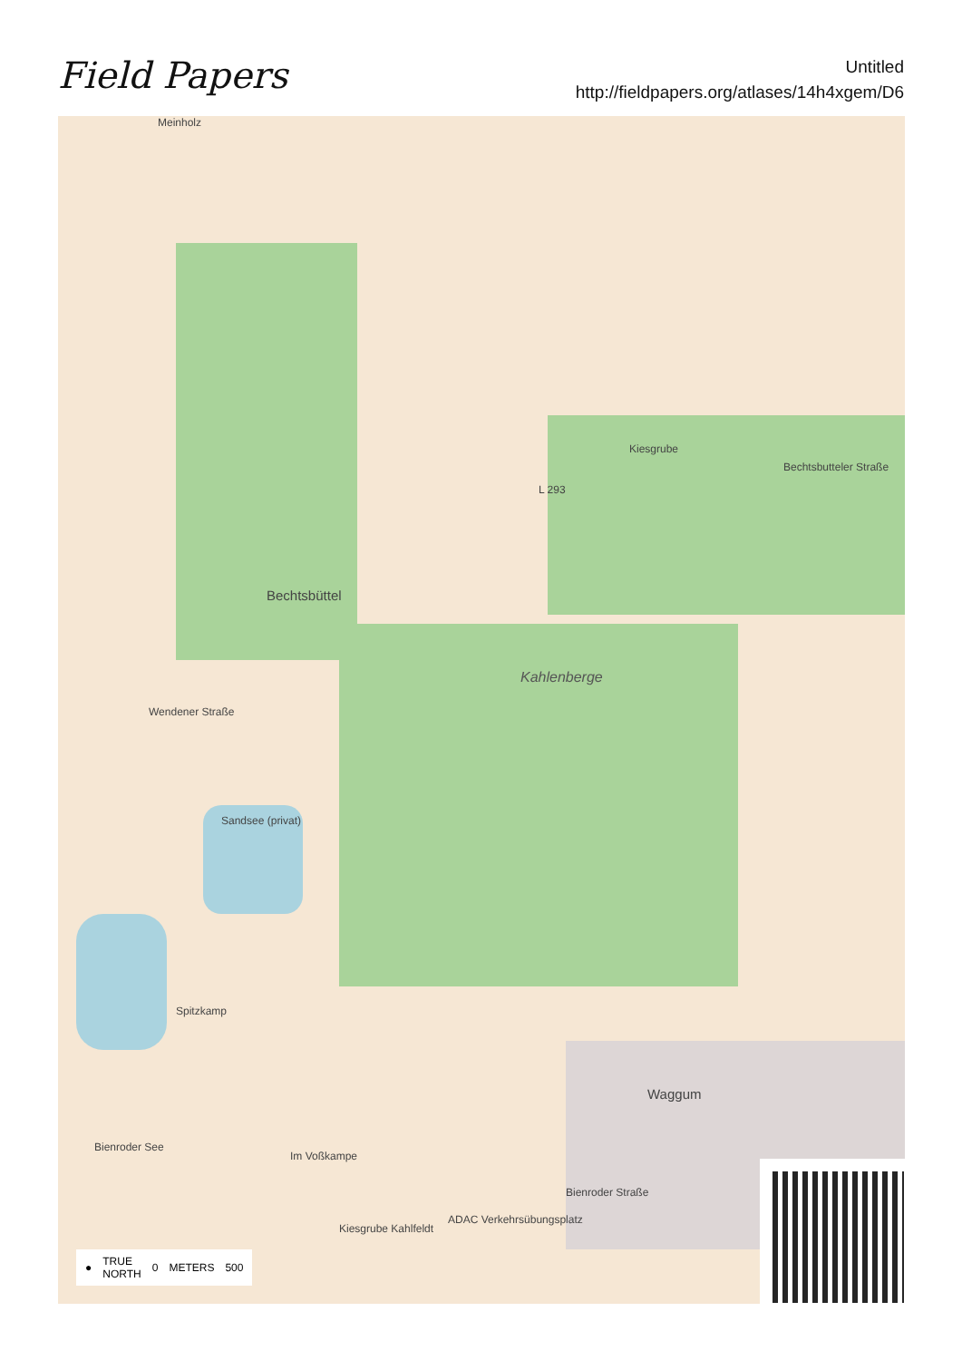Field Papers
Untitled
http://fieldpapers.org/atlases/14h4xgem/D6
Meinholz
Kiesgrube
Bechtsbüttel
Kahlenberge
Bechtsbutteler Straße
L 293
Sandsee (privat)
Waggum
Bienroder See
Spitzkamp
Im Voßkampe
ADAC Verkehrsübungsplatz
Kiesgrube Kahlfeldt
Wendener Straße
Bienroder Straße
● TRUE
NORTH 0 METERS 500